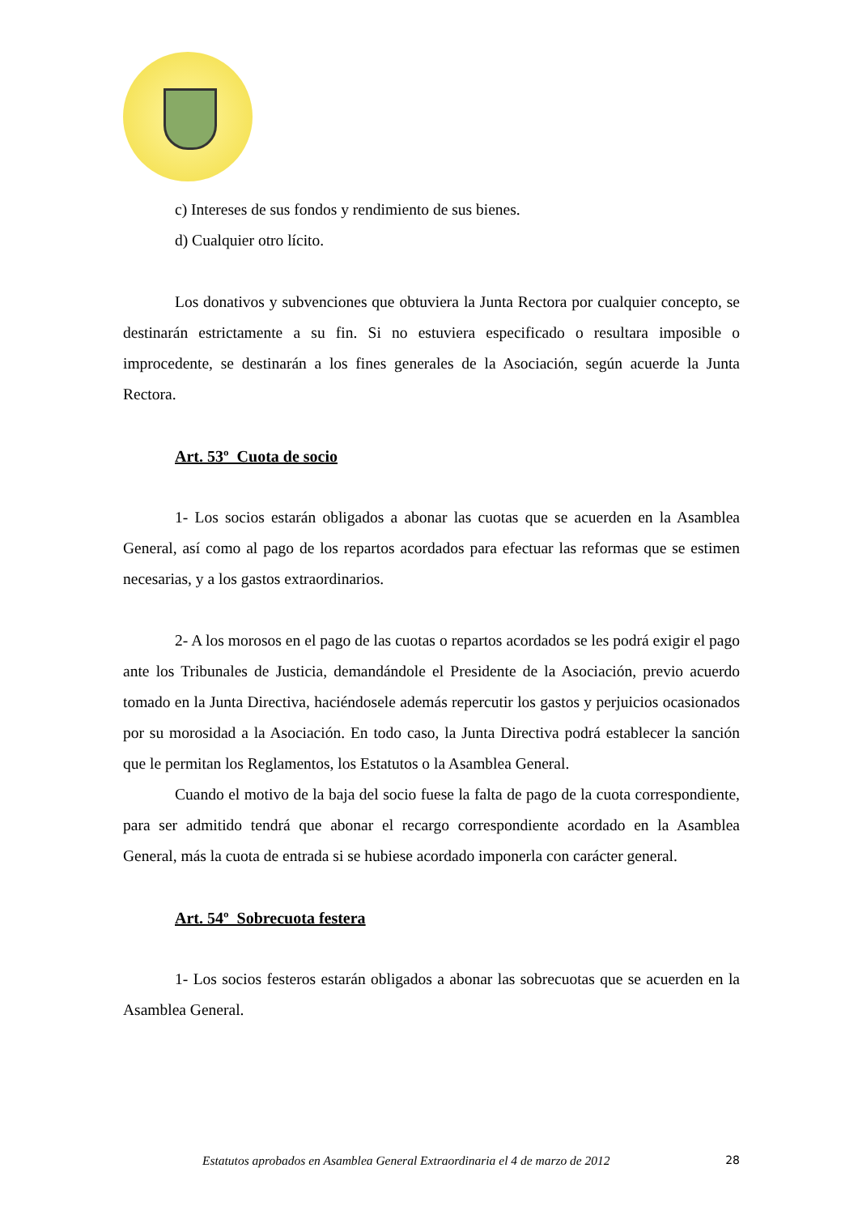c) Intereses de sus fondos y rendimiento de sus bienes.
d) Cualquier otro lícito.
Los donativos y subvenciones que obtuviera la Junta Rectora por cualquier concepto, se destinarán estrictamente a su fin. Si no estuviera especificado o resultara imposible o improcedente, se destinarán a los fines generales de la Asociación, según acuerde la Junta Rectora.
Art. 53º Cuota de socio
1- Los socios estarán obligados a abonar las cuotas que se acuerden en la Asamblea General, así como al pago de los repartos acordados para efectuar las reformas que se estimen necesarias, y a los gastos extraordinarios.
2- A los morosos en el pago de las cuotas o repartos acordados se les podrá exigir el pago ante los Tribunales de Justicia, demandándole el Presidente de la Asociación, previo acuerdo tomado en la Junta Directiva, haciéndosele además repercutir los gastos y perjuicios ocasionados por su morosidad a la Asociación. En todo caso, la Junta Directiva podrá establecer la sanción que le permitan los Reglamentos, los Estatutos o la Asamblea General.
Cuando el motivo de la baja del socio fuese la falta de pago de la cuota correspondiente, para ser admitido tendrá que abonar el recargo correspondiente acordado en la Asamblea General, más la cuota de entrada si se hubiese acordado imponerla con carácter general.
Art. 54º Sobrecuota festera
1- Los socios festeros estarán obligados a abonar las sobrecuotas que se acuerden en la Asamblea General.
Estatutos aprobados en Asamblea General Extraordinaria el 4 de marzo de 2012 28